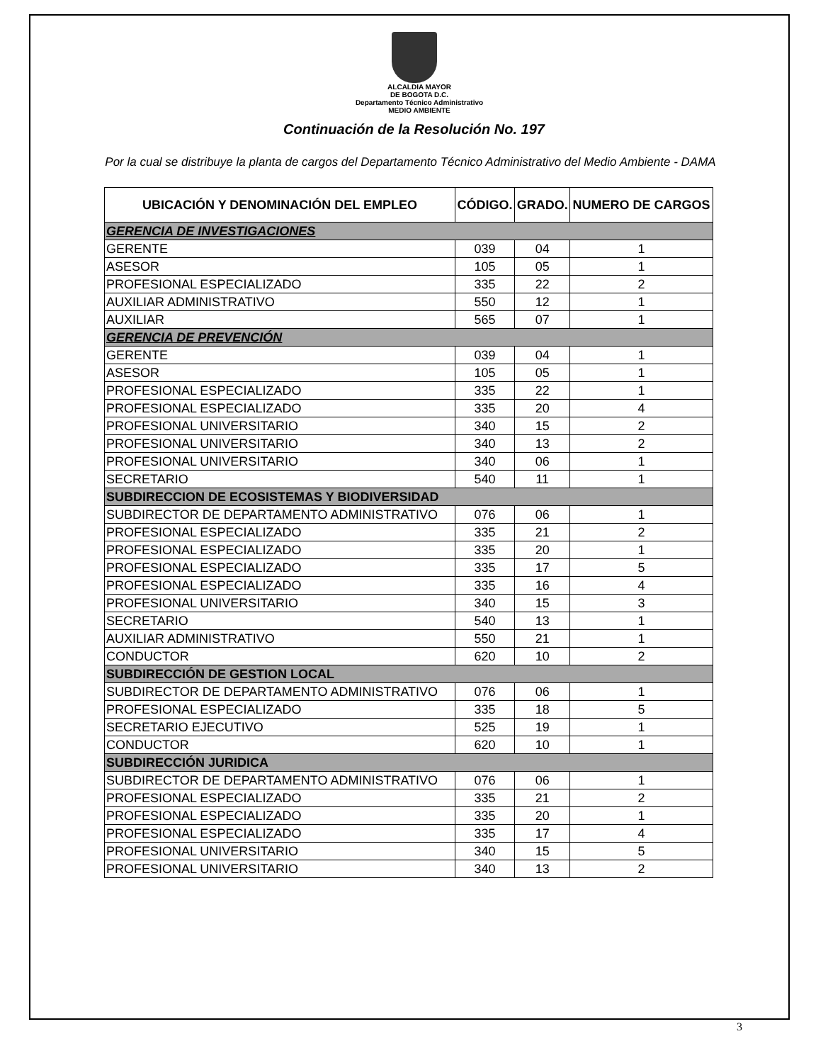ALCALDIA MAYOR
DE BOGOTA D.C.
Departamento Técnico Administrativo
MEDIO AMBIENTE
Continuación de la Resolución No. 197
Por la cual se distribuye la planta de cargos del Departamento Técnico Administrativo del Medio Ambiente - DAMA
| UBICACIÓN Y DENOMINACIÓN DEL EMPLEO | CÓDIGO. | GRADO. | NUMERO DE CARGOS |
| --- | --- | --- | --- |
| GERENCIA DE INVESTIGACIONES | | | |
| GERENTE | 039 | 04 | 1 |
| ASESOR | 105 | 05 | 1 |
| PROFESIONAL ESPECIALIZADO | 335 | 22 | 2 |
| AUXILIAR ADMINISTRATIVO | 550 | 12 | 1 |
| AUXILIAR | 565 | 07 | 1 |
| GERENCIA DE PREVENCIÓN | | | |
| GERENTE | 039 | 04 | 1 |
| ASESOR | 105 | 05 | 1 |
| PROFESIONAL ESPECIALIZADO | 335 | 22 | 1 |
| PROFESIONAL ESPECIALIZADO | 335 | 20 | 4 |
| PROFESIONAL UNIVERSITARIO | 340 | 15 | 2 |
| PROFESIONAL UNIVERSITARIO | 340 | 13 | 2 |
| PROFESIONAL UNIVERSITARIO | 340 | 06 | 1 |
| SECRETARIO | 540 | 11 | 1 |
| SUBDIRECCION DE ECOSISTEMAS Y BIODIVERSIDAD | | | |
| SUBDIRECTOR DE DEPARTAMENTO ADMINISTRATIVO | 076 | 06 | 1 |
| PROFESIONAL ESPECIALIZADO | 335 | 21 | 2 |
| PROFESIONAL ESPECIALIZADO | 335 | 20 | 1 |
| PROFESIONAL ESPECIALIZADO | 335 | 17 | 5 |
| PROFESIONAL ESPECIALIZADO | 335 | 16 | 4 |
| PROFESIONAL UNIVERSITARIO | 340 | 15 | 3 |
| SECRETARIO | 540 | 13 | 1 |
| AUXILIAR ADMINISTRATIVO | 550 | 21 | 1 |
| CONDUCTOR | 620 | 10 | 2 |
| SUBDIRECCIÓN DE GESTION LOCAL | | | |
| SUBDIRECTOR DE DEPARTAMENTO ADMINISTRATIVO | 076 | 06 | 1 |
| PROFESIONAL ESPECIALIZADO | 335 | 18 | 5 |
| SECRETARIO EJECUTIVO | 525 | 19 | 1 |
| CONDUCTOR | 620 | 10 | 1 |
| SUBDIRECCIÓN JURIDICA | | | |
| SUBDIRECTOR DE DEPARTAMENTO ADMINISTRATIVO | 076 | 06 | 1 |
| PROFESIONAL ESPECIALIZADO | 335 | 21 | 2 |
| PROFESIONAL ESPECIALIZADO | 335 | 20 | 1 |
| PROFESIONAL ESPECIALIZADO | 335 | 17 | 4 |
| PROFESIONAL UNIVERSITARIO | 340 | 15 | 5 |
| PROFESIONAL UNIVERSITARIO | 340 | 13 | 2 |
3